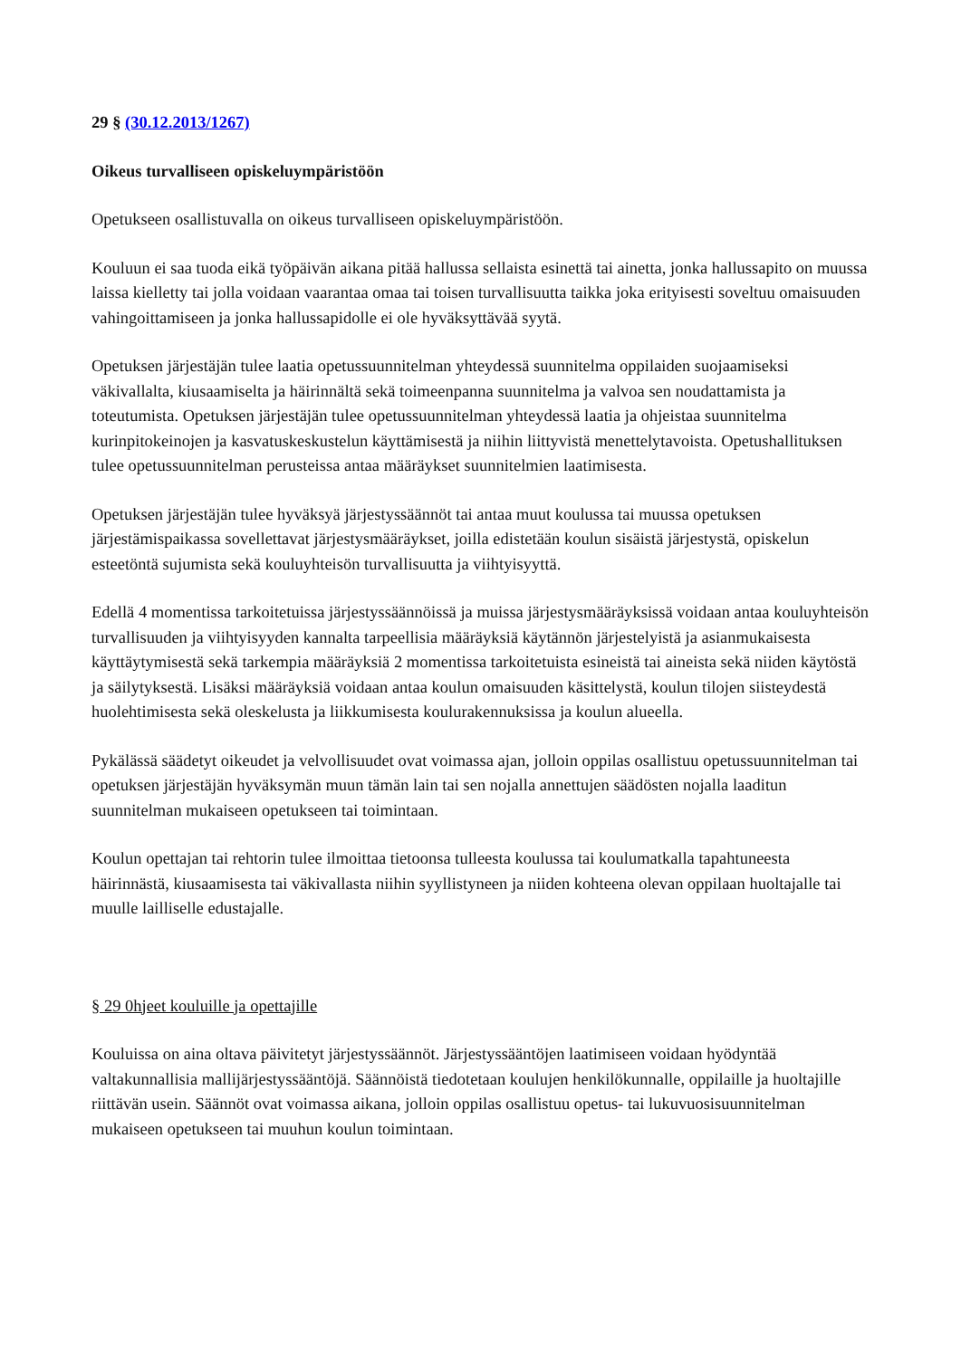29 § (30.12.2013/1267)
Oikeus turvalliseen opiskeluympäristöön
Opetukseen osallistuvalla on oikeus turvalliseen opiskeluympäristöön.
Kouluun ei saa tuoda eikä työpäivän aikana pitää hallussa sellaista esinettä tai ainetta, jonka hallussapito on muussa laissa kielletty tai jolla voidaan vaarantaa omaa tai toisen turvallisuutta taikka joka erityisesti soveltuu omaisuuden vahingoittamiseen ja jonka hallussapidolle ei ole hyväksyttävää syytä.
Opetuksen järjestäjän tulee laatia opetussuunnitelman yhteydessä suunnitelma oppilaiden suojaamiseksi väkivallalta, kiusaamiselta ja häirinnältä sekä toimeenpanna suunnitelma ja valvoa sen noudattamista ja toteutumista. Opetuksen järjestäjän tulee opetussuunnitelman yhteydessä laatia ja ohjeistaa suunnitelma kurinpitokeinojen ja kasvatuskeskustelun käyttämisestä ja niihin liittyvistä menettelytavoista. Opetushallituksen tulee opetussuunnitelman perusteissa antaa määräykset suunnitelmien laatimisesta.
Opetuksen järjestäjän tulee hyväksyä järjestyssäännöt tai antaa muut koulussa tai muussa opetuksen järjestämispaikassa sovellettavat järjestysmääräykset, joilla edistetään koulun sisäistä järjestystä, opiskelun esteetöntä sujumista sekä kouluyhteisön turvallisuutta ja viihtyisyyttä.
Edellä 4 momentissa tarkoitetuissa järjestyssäännöissä ja muissa järjestysmääräyksissä voidaan antaa kouluyhteisön turvallisuuden ja viihtyisyyden kannalta tarpeellisia määräyksiä käytännön järjestelyistä ja asianmukaisesta käyttäytymisestä sekä tarkempia määräyksiä 2 momentissa tarkoitetuista esineistä tai aineista sekä niiden käytöstä ja säilytyksestä. Lisäksi määräyksiä voidaan antaa koulun omaisuuden käsittelystä, koulun tilojen siisteydestä huolehtimisesta sekä oleskelusta ja liikkumisesta koulurakennuksissa ja koulun alueella.
Pykälässä säädetyt oikeudet ja velvollisuudet ovat voimassa ajan, jolloin oppilas osallistuu opetussuunnitelman tai opetuksen järjestäjän hyväksymän muun tämän lain tai sen nojalla annettujen säädösten nojalla laaditun suunnitelman mukaiseen opetukseen tai toimintaan.
Koulun opettajan tai rehtorin tulee ilmoittaa tietoonsa tulleesta koulussa tai koulumatkalla tapahtuneesta häirinnästä, kiusaamisesta tai väkivallasta niihin syyllistyneen ja niiden kohteena olevan oppilaan huoltajalle tai muulle lailliselle edustajalle.
§ 29 0hjeet kouluille ja opettajille
Kouluissa on aina oltava päivitetyt järjestyssäännöt. Järjestyssääntöjen laatimiseen voidaan hyödyntää valtakunnallisia mallijärjestyssääntöjä. Säännöistä tiedotetaan koulujen henkilökunnalle, oppilaille ja huoltajille riittävän usein. Säännöt ovat voimassa aikana, jolloin oppilas osallistuu opetus- tai lukuvuosisuunnitelman mukaiseen opetukseen tai muuhun koulun toimintaan.